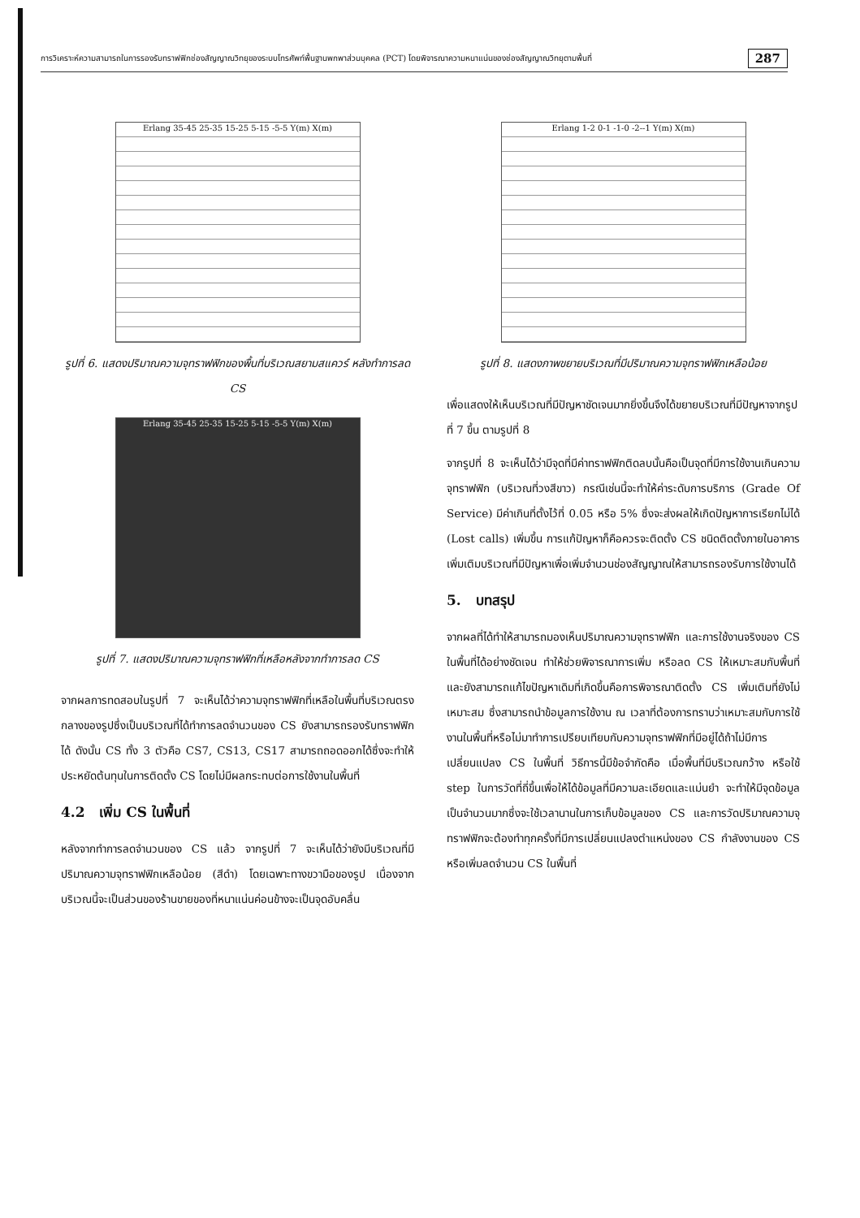การวิเคราะห์ความสามารถในการรองรับทราฟฟิกช่องสัญญาณวิทยุของระบบโทรศัพท์พื้นฐานพกพาส่วนบุคคล (PCT) โดยพิจารณาความหนาแน่นของช่องสัญญาณวิทยุตามพื้นที่ 287
Erlang 35-45 25-35 15-25 5-15 -5-5 Y(m) X(m)
รูปที่ 6. แสดงปริมาณความจุทราฟฟิกของพื้นที่บริเวณสยามสแควร์ หลังทำการลด CS
Erlang 35-45 25-35 15-25 5-15 -5-5 Y(m) X(m)
รูปที่ 7. แสดงปริมาณความจุทราฟฟิกที่เหลือหลังจากทำการลด CS
จากผลการทดสอบในรูปที่ 7 จะเห็นได้ว่าความจุทราฟฟิกที่เหลือในพื้นที่บริเวณตรงกลางของรูปซึ่งเป็นบริเวณที่ได้ทำการลดจำนวนของ CS ยังสามารถรองรับทราฟฟิกได้ ดังนั้น CS ทั้ง 3 ตัวคือ CS7, CS13, CS17 สามารถถอดออกได้ซึ่งจะทำให้ประหยัดต้นทุนในการติดตั้ง CS โดยไม่มีผลกระทบต่อการใช้งานในพื้นที่
4.2 เพิ่ม CS ในพื้นที่
หลังจากทำการลดจำนวนของ CS แล้ว จากรูปที่ 7 จะเห็นได้ว่ายังมีบริเวณที่มีปริมาณความจุทราฟฟิกเหลือน้อย (สีดำ) โดยเฉพาะทางขวามือของรูป เนื่องจากบริเวณนี้จะเป็นส่วนของร้านขายของที่หนาแน่นค่อนข้างจะเป็นจุดอับคลื่น
Erlang 1-2 0-1 -1-0 -2--1 Y(m) X(m)
รูปที่ 8. แสดงภาพขยายบริเวณที่มีปริมาณความจุทราฟฟิกเหลือน้อย
เพื่อแสดงให้เห็นบริเวณที่มีปัญหาชัดเจนมากยิ่งขึ้นจึงได้ขยายบริเวณที่มีปัญหาจากรูปที่ 7 ขึ้น ตามรูปที่ 8
จากรูปที่ 8 จะเห็นได้ว่ามีจุดที่มีค่าทราฟฟิกติดลบนั้นคือเป็นจุดที่มีการใช้งานเกินความจุทราฟฟิก (บริเวณที่วงสีขาว) กรณีเช่นนี้จะทำให้ค่าระดับการบริการ (Grade Of Service) มีค่าเกินที่ตั้งไว้ที่ 0.05 หรือ 5% ซึ่งจะส่งผลให้เกิดปัญหาการเรียกไม่ได้ (Lost calls) เพิ่มขึ้น การแก้ปัญหาก็คือควรจะติดตั้ง CS ชนิดติดตั้งภายในอาคารเพิ่มเติมบริเวณที่มีปัญหาเพื่อเพิ่มจำนวนช่องสัญญาณให้สามารถรองรับการใช้งานได้
5. บทสรุป
จากผลที่ได้ทำให้สามารถมองเห็นปริมาณความจุทราฟฟิก และการใช้งานจริงของ CS ในพื้นที่ได้อย่างชัดเจน ทำให้ช่วยพิจารณาการเพิ่ม หรือลด CS ให้เหมาะสมกับพื้นที่ และยังสามารถแก้ไขปัญหาเดิมที่เกิดขึ้นคือการพิจารณาติดตั้ง CS เพิ่มเติมที่ยังไม่เหมาะสม ซึ่งสามารถนำข้อมูลการใช้งาน ณ เวลาที่ต้องการทราบว่าเหมาะสมกับการใช้งานในพื้นที่หรือไม่มาทำการเปรียบเทียบกับความจุทราฟฟิกที่มีอยู่ได้ถ้าไม่มีการเปลี่ยนแปลง CS ในพื้นที่ วิธีการนี้มีข้อจำกัดคือ เมื่อพื้นที่มีบริเวณกว้าง หรือใช้ step ในการวัดที่ถี่ขึ้นเพื่อให้ได้ข้อมูลที่มีความละเอียดและแม่นยำ จะทำให้มีจุดข้อมูลเป็นจำนวนมากซึ่งจะใช้เวลานานในการเก็บข้อมูลของ CS และการวัดปริมาณความจุทราฟฟิกจะต้องทำทุกครั้งที่มีการเปลี่ยนแปลงตำแหน่งของ CS กำลังงานของ CS หรือเพิ่มลดจำนวน CS ในพื้นที่